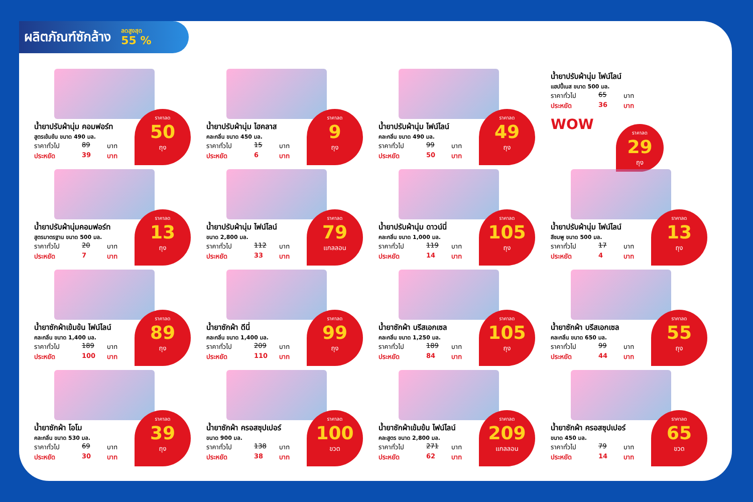ผลิตภัณฑ์ซักล้าง
ลดสูงสุด
55 %
น้ำยาปรับผ้านุ่ม คอมฟอร์ท
สูตรเข้มข้น ขนาด 490 มล.
ราคาทั่วไป 89 บาท ประหยัด 39 บาท
ราคาลด
50
ถุง
น้ำยาปรับผ้านุ่ม ไฮคลาส
คละกลิ่น ขนาด 450 มล.
ราคาทั่วไป 15 บาท ประหยัด 6 บาท
ราคาลด
9
ถุง
น้ำยาปรับผ้านุ่ม ไฟน์ไลน์
คละกลิ่น ขนาด 490 มล.
ราคาทั่วไป 99 บาท ประหยัด 50 บาท
ราคาลด
49
ถุง
น้ำยาปรับผ้านุ่ม ไฟน์ไลน์
แฮปปี้เนส ขนาด 500 มล.
ราคาทั่วไป 65 บาท ประหยัด 36 บาท
WOW
ราคาลด
29
ถุง
น้ำยาปรับผ้านุ่มคอมฟอร์ท
สูตรมาตรฐาน ขนาด 500 มล.
ราคาทั่วไป 20 บาท ประหยัด 7 บาท
ราคาลด
13
ถุง
น้ำยาปรับผ้านุ่ม ไฟน์ไลน์
ขนาด 2,800 มล.
ราคาทั่วไป 112 บาท ประหยัด 33 บาท
ราคาลด
79
แกลลอน
น้ำยาปรับผ้านุ่ม ดาวน์นี่
คละกลิ่น ขนาด 1,000 มล.
ราคาทั่วไป 119 บาท ประหยัด 14 บาท
ราคาลด
105
ถุง
น้ำยาปรับผ้านุ่ม ไฟน์ไลน์
สีชมพู ขนาด 500 มล.
ราคาทั่วไป 17 บาท ประหยัด 4 บาท
ราคาลด
13
ถุง
น้ำยาซักผ้าเข้มข้น ไฟน์ไลน์
คละกลิ่น ขนาด 1,400 มล.
ราคาทั่วไป 189 บาท ประหยัด 100 บาท
ราคาลด
89
ถุง
น้ำยาซักผ้า ดีนี่
คละกลิ่น ขนาด 1,400 มล.
ราคาทั่วไป 209 บาท ประหยัด 110 บาท
ราคาลด
99
ถุง
น้ำยาซักผ้า บรีสเอกเซล
คละกลิ่น ขนาด 1,250 มล.
ราคาทั่วไป 189 บาท ประหยัด 84 บาท
ราคาลด
105
ถุง
น้ำยาซักผ้า บรีสเอกเซล
คละกลิ่น ขนาด 650 มล.
ราคาทั่วไป 99 บาท ประหยัด 44 บาท
ราคาลด
55
ถุง
น้ำยาซักผ้า โอโม
คละกลิ่น ขนาด 530 มล.
ราคาทั่วไป 69 บาท ประหยัด 30 บาท
ราคาลด
39
ถุง
น้ำยาซักผ้า ครอสซุปเปอร์
ขนาด 900 มล.
ราคาทั่วไป 138 บาท ประหยัด 38 บาท
ราคาลด
100
ขวด
น้ำยาซักผ้าเข้มข้น ไฟน์ไลน์
คละสูตร ขนาด 2,800 มล.
ราคาทั่วไป 271 บาท ประหยัด 62 บาท
ราคาลด
209
แกลลอน
น้ำยาซักผ้า ครอสซุปเปอร์
ขนาด 450 มล.
ราคาทั่วไป 79 บาท ประหยัด 14 บาท
ราคาลด
65
ขวด